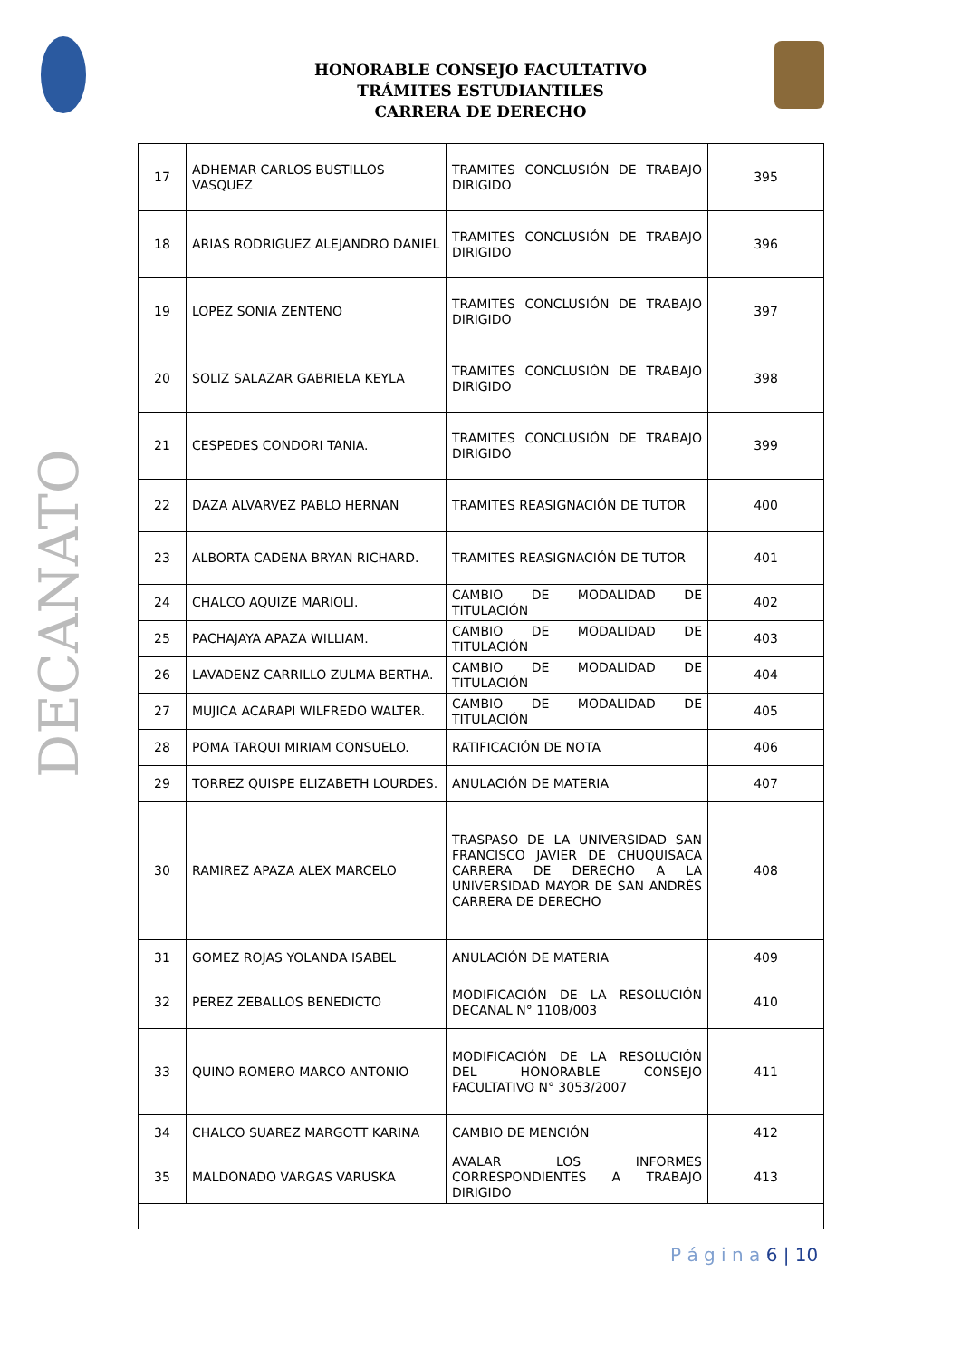HONORABLE CONSEJO FACULTATIVO
TRÁMITES ESTUDIANTILES
CARRERA DE DERECHO
DECANATO
| 17 | ADHEMAR CARLOS BUSTILLOS VASQUEZ | TRAMITES CONCLUSIÓN DE TRABAJO DIRIGIDO | 395 |
| 18 | ARIAS RODRIGUEZ ALEJANDRO DANIEL | TRAMITES CONCLUSIÓN DE TRABAJO DIRIGIDO | 396 |
| 19 | LOPEZ SONIA ZENTENO | TRAMITES CONCLUSIÓN DE TRABAJO DIRIGIDO | 397 |
| 20 | SOLIZ SALAZAR GABRIELA KEYLA | TRAMITES CONCLUSIÓN DE TRABAJO DIRIGIDO | 398 |
| 21 | CESPEDES CONDORI TANIA. | TRAMITES CONCLUSIÓN DE TRABAJO DIRIGIDO | 399 |
| 22 | DAZA ALVARVEZ PABLO HERNAN | TRAMITES REASIGNACIÓN DE TUTOR | 400 |
| 23 | ALBORTA CADENA BRYAN RICHARD. | TRAMITES REASIGNACIÓN DE TUTOR | 401 |
| 24 | CHALCO AQUIZE MARIOLI. | CAMBIO DE MODALIDAD DE TITULACIÓN | 402 |
| 25 | PACHAJAYA APAZA WILLIAM. | CAMBIO DE MODALIDAD DE TITULACIÓN | 403 |
| 26 | LAVADENZ CARRILLO ZULMA BERTHA. | CAMBIO DE MODALIDAD DE TITULACIÓN | 404 |
| 27 | MUJICA ACARAPI WILFREDO WALTER. | CAMBIO DE MODALIDAD DE TITULACIÓN | 405 |
| 28 | POMA TARQUI MIRIAM CONSUELO. | RATIFICACIÓN DE NOTA | 406 |
| 29 | TORREZ QUISPE ELIZABETH LOURDES. | ANULACIÓN DE MATERIA | 407 |
| 30 | RAMIREZ APAZA ALEX MARCELO | TRASPASO DE LA UNIVERSIDAD SAN FRANCISCO JAVIER DE CHUQUISACA CARRERA DE DERECHO A LA UNIVERSIDAD MAYOR DE SAN ANDRÉS CARRERA DE DERECHO | 408 |
| 31 | GOMEZ ROJAS YOLANDA ISABEL | ANULACIÓN DE MATERIA | 409 |
| 32 | PEREZ ZEBALLOS BENEDICTO | MODIFICACIÓN DE LA RESOLUCIÓN DECANAL N° 1108/003 | 410 |
| 33 | QUINO ROMERO MARCO ANTONIO | MODIFICACIÓN DE LA RESOLUCIÓN DEL HONORABLE CONSEJO FACULTATIVO N° 3053/2007 | 411 |
| 34 | CHALCO SUAREZ MARGOTT KARINA | CAMBIO DE MENCIÓN | 412 |
| 35 | MALDONADO VARGAS VARUSKA | AVALAR LOS INFORMES CORRESPONDIENTES A TRABAJO DIRIGIDO | 413 |
P á g i n a 6 | 10